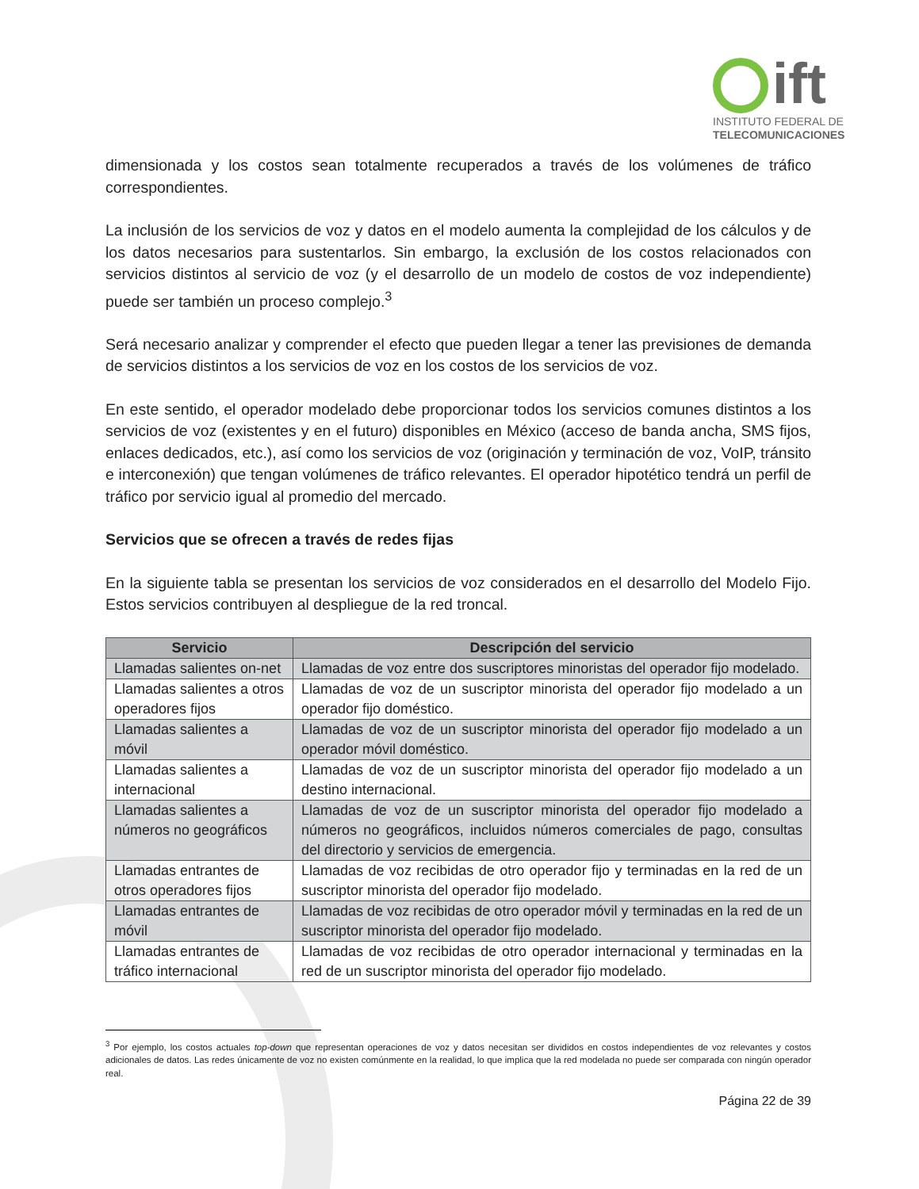ift
INSTITUTO FEDERAL DE
TELECOMUNICACIONES
dimensionada y los costos sean totalmente recuperados a través de los volúmenes de tráfico correspondientes.
La inclusión de los servicios de voz y datos en el modelo aumenta la complejidad de los cálculos y de los datos necesarios para sustentarlos. Sin embargo, la exclusión de los costos relacionados con servicios distintos al servicio de voz (y el desarrollo de un modelo de costos de voz independiente) puede ser también un proceso complejo.<sup>3</sup>
Será necesario analizar y comprender el efecto que pueden llegar a tener las previsiones de demanda de servicios distintos a los servicios de voz en los costos de los servicios de voz.
En este sentido, el operador modelado debe proporcionar todos los servicios comunes distintos a los servicios de voz (existentes y en el futuro) disponibles en México (acceso de banda ancha, SMS fijos, enlaces dedicados, etc.), así como los servicios de voz (originación y terminación de voz, VoIP, tránsito e interconexión) que tengan volúmenes de tráfico relevantes. El operador hipotético tendrá un perfil de tráfico por servicio igual al promedio del mercado.
Servicios que se ofrecen a través de redes fijas
En la siguiente tabla se presentan los servicios de voz considerados en el desarrollo del Modelo Fijo. Estos servicios contribuyen al despliegue de la red troncal.
| Servicio | Descripción del servicio |
| --- | --- |
| Llamadas salientes on-net | Llamadas de voz entre dos suscriptores minoristas del operador fijo modelado. |
| Llamadas salientes a otros operadores fijos | Llamadas de voz de un suscriptor minorista del operador fijo modelado a un operador fijo doméstico. |
| Llamadas salientes a móvil | Llamadas de voz de un suscriptor minorista del operador fijo modelado a un operador móvil doméstico. |
| Llamadas salientes a internacional | Llamadas de voz de un suscriptor minorista del operador fijo modelado a un destino internacional. |
| Llamadas salientes a números no geográficos | Llamadas de voz de un suscriptor minorista del operador fijo modelado a números no geográficos, incluidos números comerciales de pago, consultas del directorio y servicios de emergencia. |
| Llamadas entrantes de otros operadores fijos | Llamadas de voz recibidas de otro operador fijo y terminadas en la red de un suscriptor minorista del operador fijo modelado. |
| Llamadas entrantes de móvil | Llamadas de voz recibidas de otro operador móvil y terminadas en la red de un suscriptor minorista del operador fijo modelado. |
| Llamadas entrantes de tráfico internacional | Llamadas de voz recibidas de otro operador internacional y terminadas en la red de un suscriptor minorista del operador fijo modelado. |
<sup>3</sup> Por ejemplo, los costos actuales top-down que representan operaciones de voz y datos necesitan ser divididos en costos independientes de voz relevantes y costos adicionales de datos. Las redes únicamente de voz no existen comúnmente en la realidad, lo que implica que la red modelada no puede ser comparada con ningún operador real.
Página 22 de 39